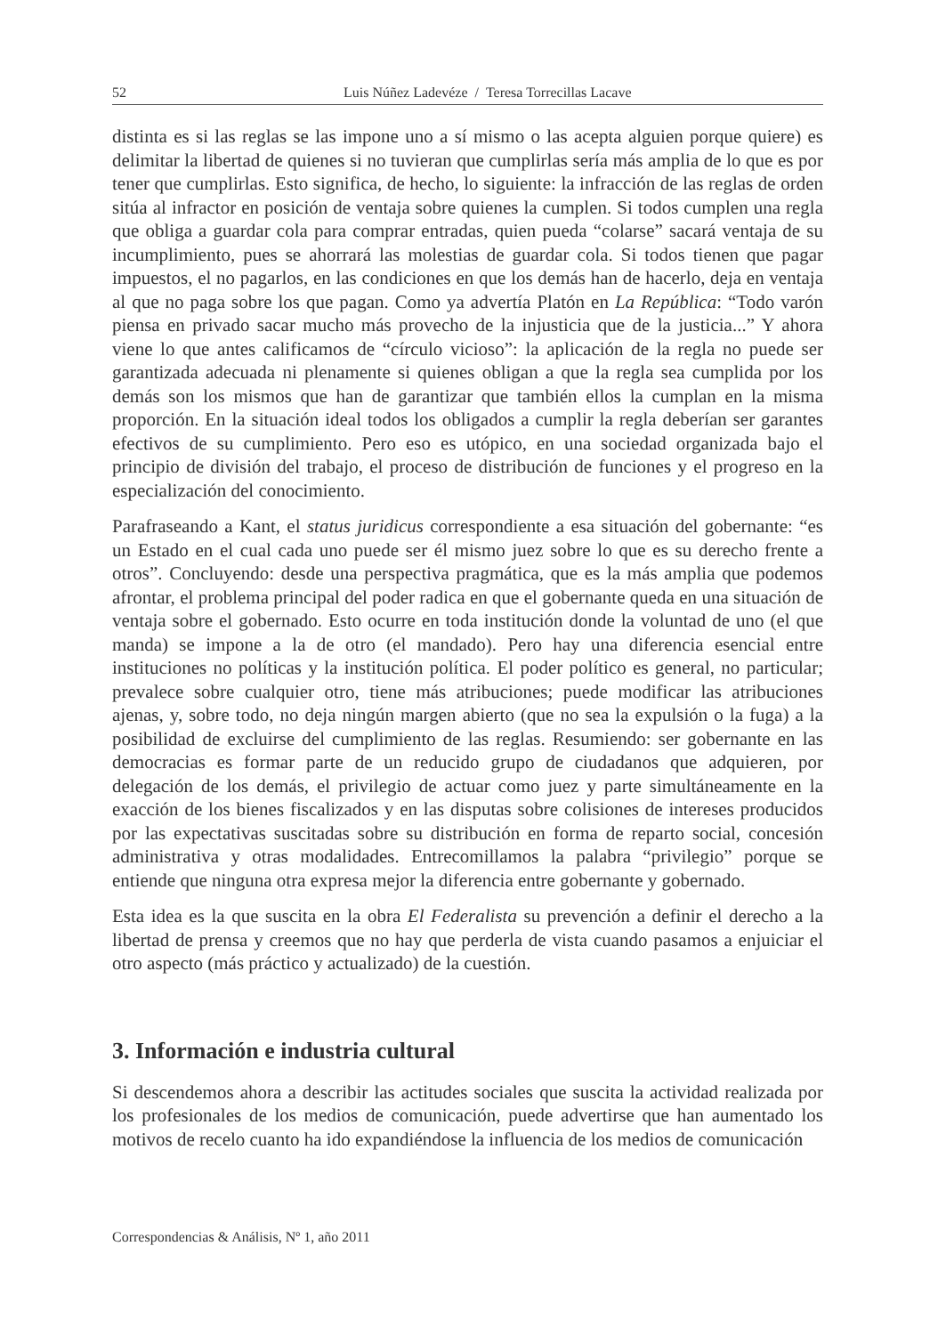52 Luis Núñez Ladevéze / Teresa Torrecillas Lacave
distinta es si las reglas se las impone uno a sí mismo o las acepta alguien porque quiere) es delimitar la libertad de quienes si no tuvieran que cumplirlas sería más amplia de lo que es por tener que cumplirlas. Esto significa, de hecho, lo siguiente: la infracción de las reglas de orden sitúa al infractor en posición de ventaja sobre quienes la cumplen. Si todos cumplen una regla que obliga a guardar cola para comprar entradas, quien pueda “colarse” sacará ventaja de su incumplimiento, pues se ahorrará las molestias de guardar cola. Si todos tienen que pagar impuestos, el no pagarlos, en las condiciones en que los demás han de hacerlo, deja en ventaja al que no paga sobre los que pagan. Como ya advertía Platón en La República: “Todo varón piensa en privado sacar mucho más provecho de la injusticia que de la justicia...” Y ahora viene lo que antes calificamos de “círculo vicioso”: la aplicación de la regla no puede ser garantizada adecuada ni plenamente si quienes obligan a que la regla sea cumplida por los demás son los mismos que han de garantizar que también ellos la cumplan en la misma proporción. En la situación ideal todos los obligados a cumplir la regla deberían ser garantes efectivos de su cumplimiento. Pero eso es utópico, en una sociedad organizada bajo el principio de división del trabajo, el proceso de distribución de funciones y el progreso en la especialización del conocimiento.
Parafraseando a Kant, el status juridicus correspondiente a esa situación del gobernante: “es un Estado en el cual cada uno puede ser él mismo juez sobre lo que es su derecho frente a otros”. Concluyendo: desde una perspectiva pragmática, que es la más amplia que podemos afrontar, el problema principal del poder radica en que el gobernante queda en una situación de ventaja sobre el gobernado. Esto ocurre en toda institución donde la voluntad de uno (el que manda) se impone a la de otro (el mandado). Pero hay una diferencia esencial entre instituciones no políticas y la institución política. El poder político es general, no particular; prevalece sobre cualquier otro, tiene más atribuciones; puede modificar las atribuciones ajenas, y, sobre todo, no deja ningún margen abierto (que no sea la expulsión o la fuga) a la posibilidad de excluirse del cumplimiento de las reglas. Resumiendo: ser gobernante en las democracias es formar parte de un reducido grupo de ciudadanos que adquieren, por delegación de los demás, el privilegio de actuar como juez y parte simultáneamente en la exacción de los bienes fiscalizados y en las disputas sobre colisiones de intereses producidos por las expectativas suscitadas sobre su distribución en forma de reparto social, concesión administrativa y otras modalidades. Entrecomillamos la palabra “privilegio” porque se entiende que ninguna otra expresa mejor la diferencia entre gobernante y gobernado.
Esta idea es la que suscita en la obra El Federalista su prevención a definir el derecho a la libertad de prensa y creemos que no hay que perderla de vista cuando pasamos a enjuiciar el otro aspecto (más práctico y actualizado) de la cuestión.
3. Información e industria cultural
Si descendemos ahora a describir las actitudes sociales que suscita la actividad realizada por los profesionales de los medios de comunicación, puede advertirse que han aumentado los motivos de recelo cuanto ha ido expandiéndose la influencia de los medios de comunicación
Correspondencias & Análisis, Nº 1, año 2011